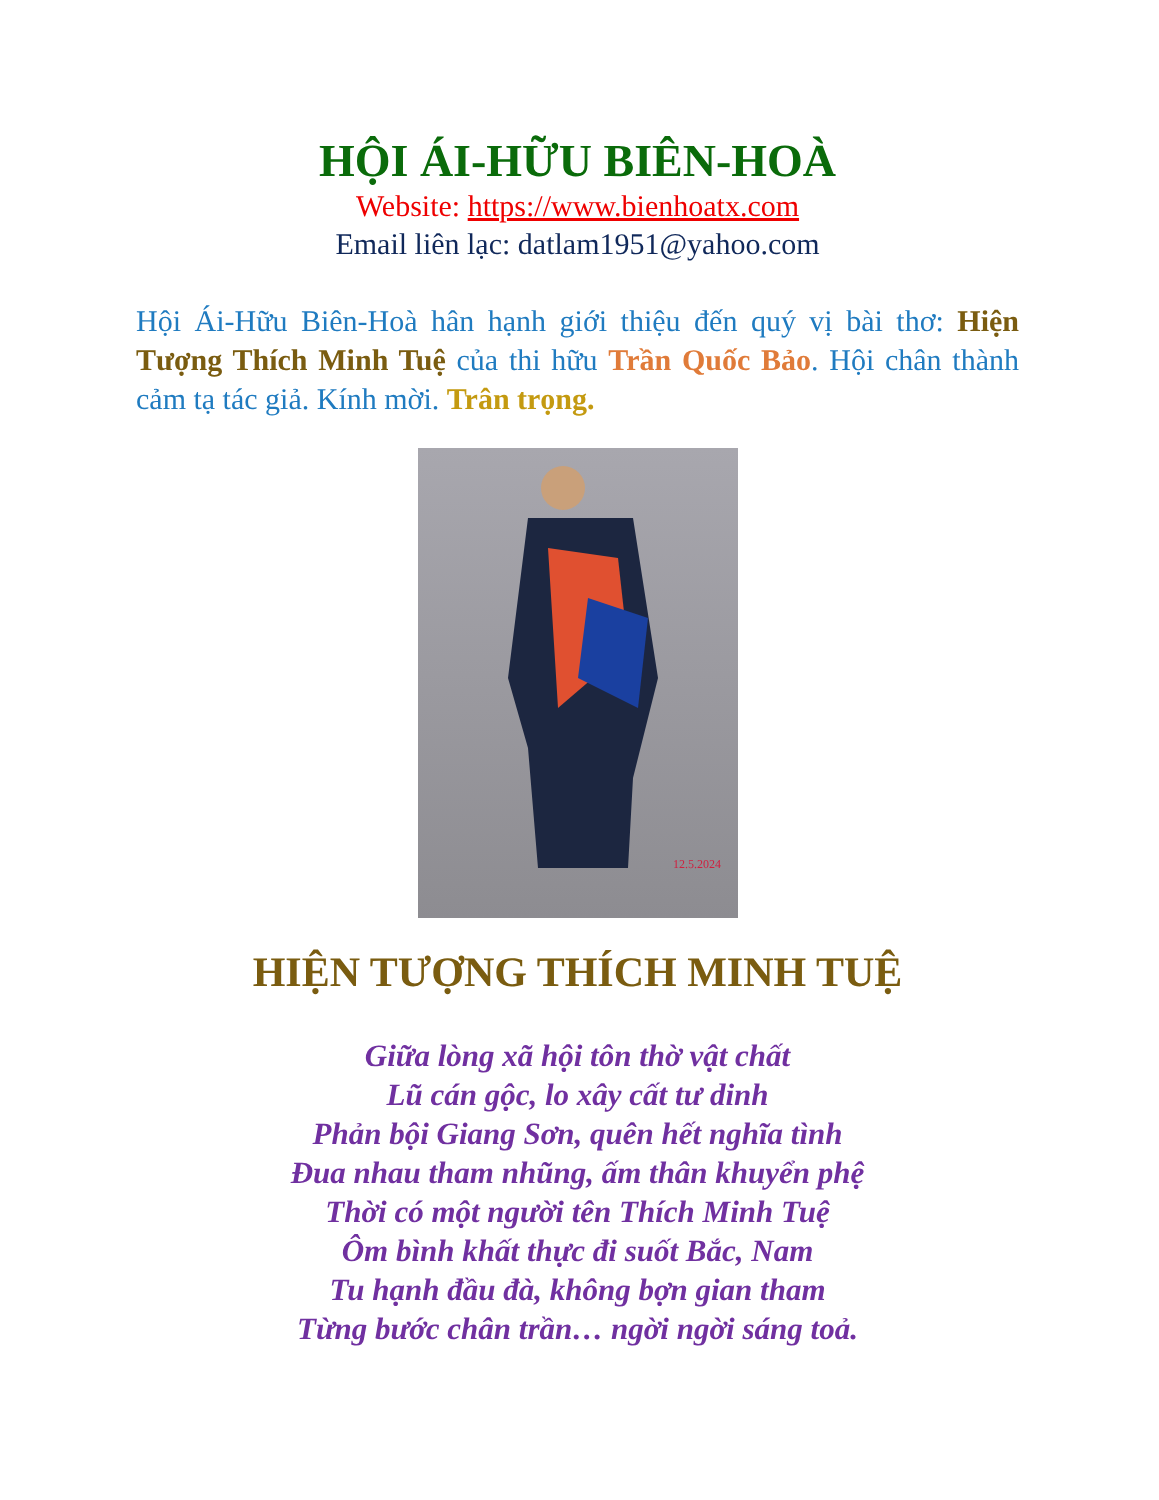HỘI ÁI-HỮU BIÊN-HOÀ
Website: https://www.bienhoatx.com
Email liên lạc: datlam1951@yahoo.com
Hội Ái-Hữu Biên-Hoà hân hạnh giới thiệu đến quý vị bài thơ: Hiện Tượng Thích Minh Tuệ của thi hữu Trần Quốc Bảo. Hội chân thành cảm tạ tác giả. Kính mời. Trân trọng.
12.5.2024
HIỆN TƯỢNG THÍCH MINH TUỆ
Giữa lòng xã hội tôn thờ vật chất
Lũ cán gộc, lo xây cất tư dinh
Phản bội Giang Sơn, quên hết nghĩa tình
Đua nhau tham nhũng, ấm thân khuyển phệ
Thời có một người tên Thích Minh Tuệ
Ôm bình khất thực đi suốt Bắc, Nam
Tu hạnh đầu đà, không bợn gian tham
Từng bước chân trần… ngời ngời sáng toả.